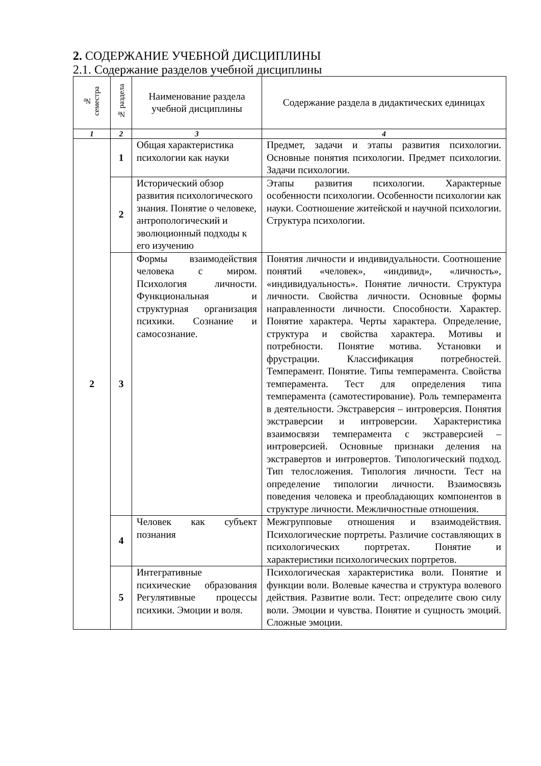2. СОДЕРЖАНИЕ УЧЕБНОЙ ДИСЦИПЛИНЫ
2.1. Содержание разделов учебной дисциплины
| № семестра | № раздела | Наименование раздела учебной дисциплины | Содержание раздела в дидактических единицах |
| --- | --- | --- | --- |
| 1 | 2 | 3 | 4 |
| 2 | 1 | Общая характеристика психологии как науки | Предмет, задачи и этапы развития психологии. Основные понятия психологии. Предмет психологии. Задачи психологии. |
| | 2 | Исторический обзор развития психологического знания. Понятие о человеке, антропологический и эволюционный подходы к его изучению | Этапы развития психологии. Характерные особенности психологии. Особенности психологии как науки. Соотношение житейской и научной психологии. Структура психологии. |
| | 3 | Формы взаимодействия человека с миром. Психология личности. Функциональная и структурная организация психики. Сознание и самосознание. | Понятия личности и индивидуальности. Соотношение понятий «человек», «индивид», «личность», «индивидуальность». Понятие личности. Структура личности. Свойства личности. Основные формы направленности личности. Способности. Характер. Понятие характера. Черты характера. Определение, структура и свойства характера. Мотивы и потребности. Понятие мотива. Установки и фрустрации. Классификация потребностей. Темперамент. Понятие. Типы темперамента. Свойства темперамента. Тест для определения типа темперамента (самотестирование). Роль темперамента в деятельности. Экстраверсия – интроверсия. Понятия экстраверсии и интроверсии. Характеристика взаимосвязи темперамента с экстраверсией – интроверсией. Основные признаки деления на экстравертов и интровертов. Типологический подход. Тип телосложения. Типология личности. Тест на определение типологии личности. Взаимосвязь поведения человека и преобладающих компонентов в структуре личности. Межличностные отношения. |
| | 4 | Человек как субъект познания | Межгрупповые отношения и взаимодействия. Психологические портреты. Различие составляющих в психологических портретах. Понятие и характеристики психологических портретов. |
| | 5 | Интегративные психические образования Регулятивные процессы психики. Эмоции и воля. | Психологическая характеристика воли. Понятие и функции воли. Волевые качества и структура волевого действия. Развитие воли. Тест: определите свою силу воли. Эмоции и чувства. Понятие и сущность эмоций. Сложные эмоции. |